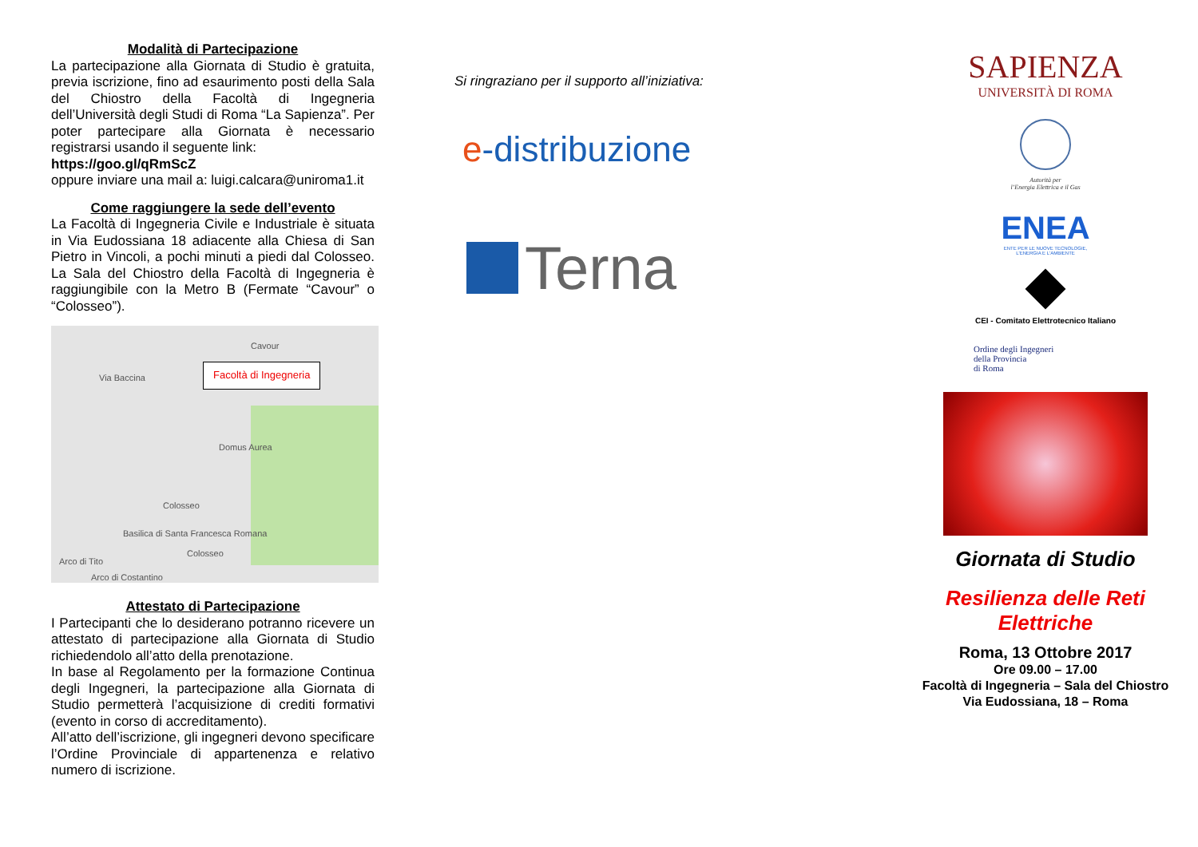Modalità di Partecipazione
La partecipazione alla Giornata di Studio è gratuita, previa iscrizione, fino ad esaurimento posti della Sala del Chiostro della Facoltà di Ingegneria dell’Università degli Studi di Roma “La Sapienza”. Per poter partecipare alla Giornata è necessario registrarsi usando il seguente link:
https://goo.gl/qRmScZ
oppure inviare una mail a: luigi.calcara@uniroma1.it
Come raggiungere la sede dell’evento
La Facoltà di Ingegneria Civile e Industriale è situata in Via Eudossiana 18 adiacente alla Chiesa di San Pietro in Vincoli, a pochi minuti a piedi dal Colosseo. La Sala del Chiostro della Facoltà di Ingegneria è raggiungibile con la Metro B (Fermate “Cavour” o “Colosseo”).
Facoltà di Ingegneria
Cavour
Via Baccina
Domus Aurea
Colosseo
Basilica di Santa Francesca Romana
Arco di Tito
Colosseo
Arco di Costantino
Attestato di Partecipazione
I Partecipanti che lo desiderano potranno ricevere un attestato di partecipazione alla Giornata di Studio richiedendolo all’atto della prenotazione.
In base al Regolamento per la formazione Continua degli Ingegneri, la partecipazione alla Giornata di Studio permetterà l’acquisizione di crediti formativi (evento in corso di accreditamento).
All’atto dell’iscrizione, gli ingegneri devono specificare l’Ordine Provinciale di appartenenza e relativo numero di iscrizione.
Si ringraziano per il supporto all’iniziativa:
e-distribuzione
Terna
SAPIENZA
UNIVERSITÀ DI ROMA
Autorità per
l’Energia Elettrica e il Gas
ENEA
ENTE PER LE NUOVE TECNOLOGIE,
L'ENERGIA E L'AMBIENTE
CEI - Comitato Elettrotecnico Italiano
Ordine degli Ingegneri
della Provincia
di Roma
Giornata di Studio
Resilienza delle Reti
Elettriche
Roma, 13 Ottobre 2017
Ore 09.00 – 17.00
Facoltà di Ingegneria – Sala del Chiostro
Via Eudossiana, 18 – Roma